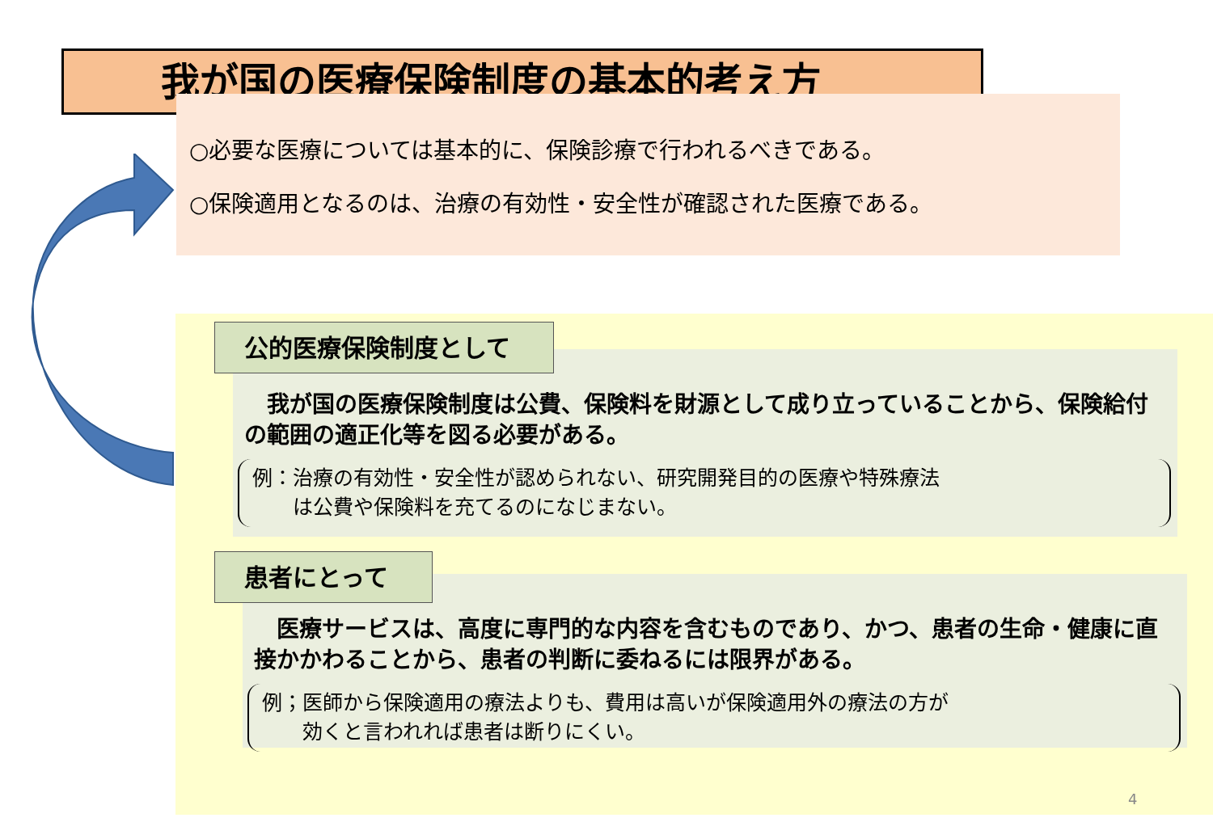我が国の医療保険制度の基本的考え方
○必要な医療については基本的に、保険診療で行われるべきである。
○保険適用となるのは、治療の有効性・安全性が確認された医療である。
　我が国の医療保険制度は公費、保険料を財源として成り立っていることから、保険給付の範囲の適正化等を図る必要がある。
例：治療の有効性・安全性が認められない、研究開発目的の医療や特殊療法
　　は公費や保険料を充てるのになじまない。
公的医療保険制度として
　医療サービスは、高度に専門的な内容を含むものであり、かつ、患者の生命・健康に直接かかわることから、患者の判断に委ねるには限界がある。
例；医師から保険適用の療法よりも、費用は高いが保険適用外の療法の方が
　　効くと言われれば患者は断りにくい。
患者にとって
4